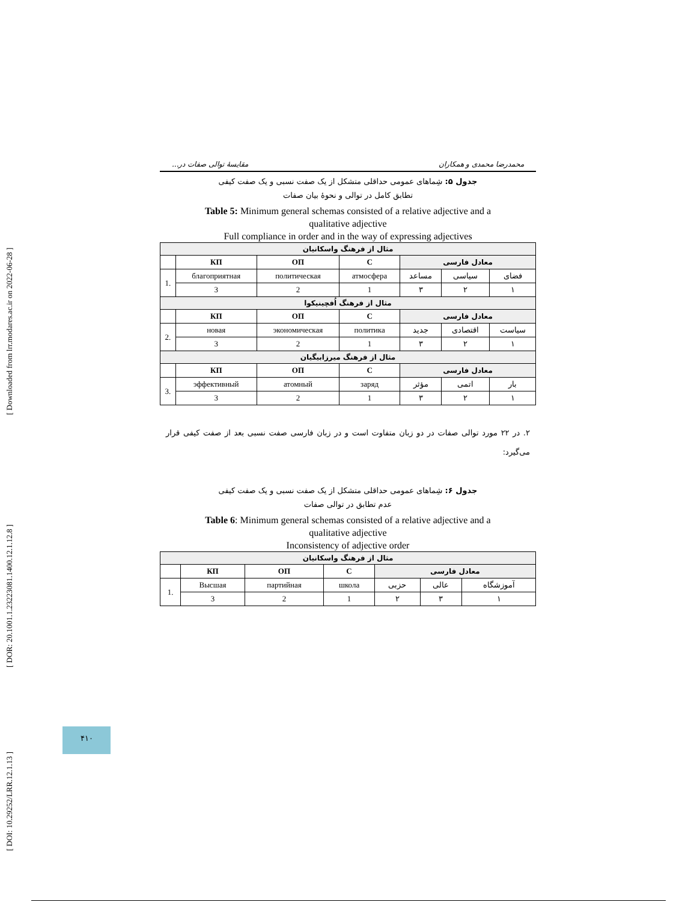[ Downloaded from lrr.modares.ac.ir on 2022-06-28 ]
[ DOR: 20.1001.1.23223081.1400.12.1.12.8 ]
[ DOI: 10.29252/LRR.12.1.13 ]
محمدرضا محمدی و همکاران مقایسهٔ توالی صفات در...
جدول ۵: شِماهای عمومی حداقلی متشکل از یک صفت نسبی و یک صفت کیفی
تطابق کامل در توالی و نحوهٔ بیان صفات
Table 5: Minimum general schemas consisted of a relative adjective and a
qualitative adjective
Full compliance in order and in the way of expressing adjectives
| مثال از فرهنگ واسکانیان | | | | | | |
| | КП | ОП | С | معادل فارسی | | |
| 1. | благоприятная | политическая | атмосфера | مساعد | سیاسی | فضای |
| | 3 | 2 | 1 | ۳ | ۲ | ۱ |
| مثال از فرهنگ اُفچینیکوا | | | | | | |
| | КП | ОП | С | معادل فارسی | | |
| 2. | новая | экономическая | политика | جدید | اقتصادی | سیاست |
| | 3 | 2 | 1 | ۳ | ۲ | ۱ |
| مثال از فرهنگ میرزابیگیان | | | | | | |
| | КП | ОП | С | معادل فارسی | | |
| 3. | эффективный | атомный | заряд | مؤثر | اتمی | بار |
| | 3 | 2 | 1 | ۳ | ۲ | ۱ |
۲. در ۲۲ مورد توالی صفات در دو زبان متفاوت است و در زبان فارسی صفت نسبی بعد از صفت کیفی قرار می‌گیرد:
جدول ۶: شِماهای عمومی حداقلی متشکل از یک صفت نسبی و یک صفت کیفی
عدم تطابق در توالی صفات
Table 6: Minimum general schemas consisted of a relative adjective and a
qualitative adjective
Inconsistency of adjective order
| مثال از فرهنگ واسکانیان | | | | | | |
| | КП | ОП | С | معادل فارسی | | |
| 1. | Высшая | партийная | школа | حزبی | عالی | آموزشگاه |
| | 3 | 2 | 1 | ۲ | ۳ | ۱ |
۴۱۰